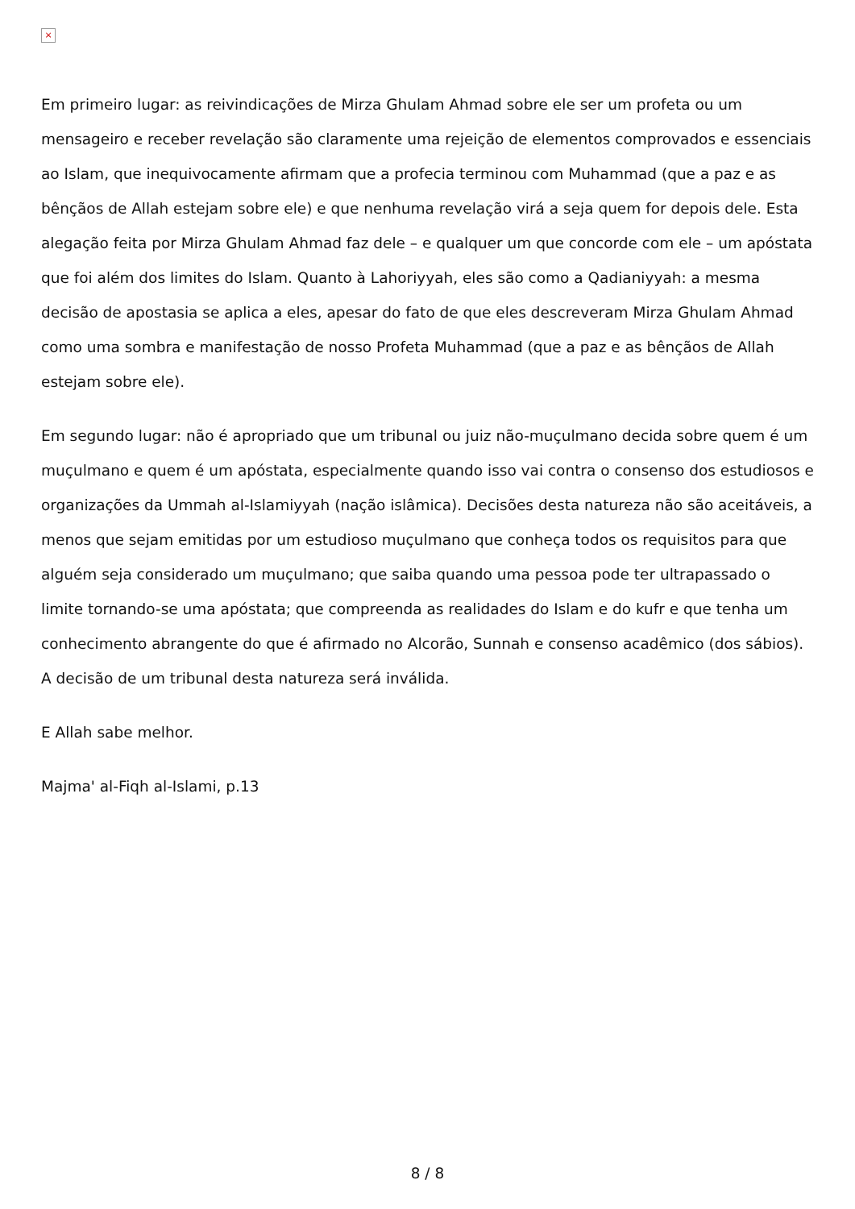×
Em primeiro lugar: as reivindicações de Mirza Ghulam Ahmad sobre ele ser um profeta ou um mensageiro e receber revelação são claramente uma rejeição de elementos comprovados e essenciais ao Islam, que inequivocamente afirmam que a profecia terminou com Muhammad (que a paz e as bênçãos de Allah estejam sobre ele) e que nenhuma revelação virá a seja quem for depois dele. Esta alegação feita por Mirza Ghulam Ahmad faz dele – e qualquer um que concorde com ele – um apóstata que foi além dos limites do Islam. Quanto à Lahoriyyah, eles são como a Qadianiyyah: a mesma decisão de apostasia se aplica a eles, apesar do fato de que eles descreveram Mirza Ghulam Ahmad como uma sombra e manifestação de nosso Profeta Muhammad (que a paz e as bênçãos de Allah estejam sobre ele).
Em segundo lugar: não é apropriado que um tribunal ou juiz não-muçulmano decida sobre quem é um muçulmano e quem é um apóstata, especialmente quando isso vai contra o consenso dos estudiosos e organizações da Ummah al-Islamiyyah (nação islâmica). Decisões desta natureza não são aceitáveis, a menos que sejam emitidas por um estudioso muçulmano que conheça todos os requisitos para que alguém seja considerado um muçulmano; que saiba quando uma pessoa pode ter ultrapassado o limite tornando-se uma apóstata; que compreenda as realidades do Islam e do kufr e que tenha um conhecimento abrangente do que é afirmado no Alcorão, Sunnah e consenso acadêmico (dos sábios). A decisão de um tribunal desta natureza será inválida.
E Allah sabe melhor.
Majma' al-Fiqh al-Islami, p.13
8 / 8